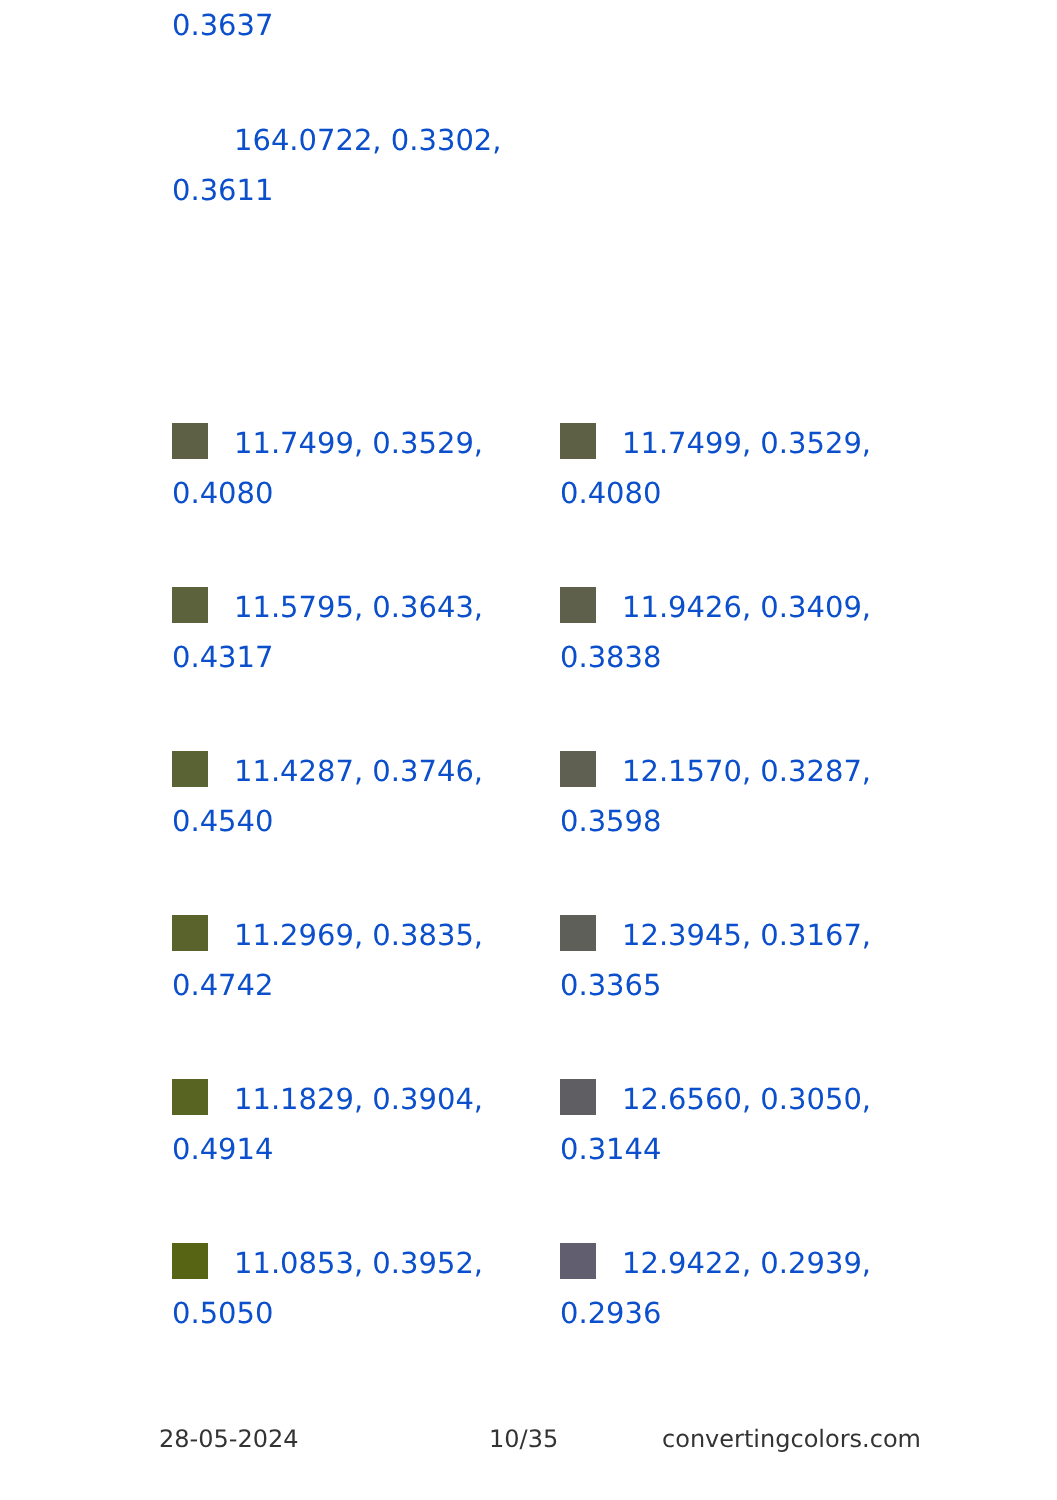0.3637
164.0722, 0.3302, 0.3611
11.7499, 0.3529, 0.4080
11.7499, 0.3529, 0.4080
11.5795, 0.3643, 0.4317
11.9426, 0.3409, 0.3838
11.4287, 0.3746, 0.4540
12.1570, 0.3287, 0.3598
11.2969, 0.3835, 0.4742
12.3945, 0.3167, 0.3365
11.1829, 0.3904, 0.4914
12.6560, 0.3050, 0.3144
11.0853, 0.3952, 0.5050
12.9422, 0.2939, 0.2936
28-05-2024 10/35 convertingcolors.com